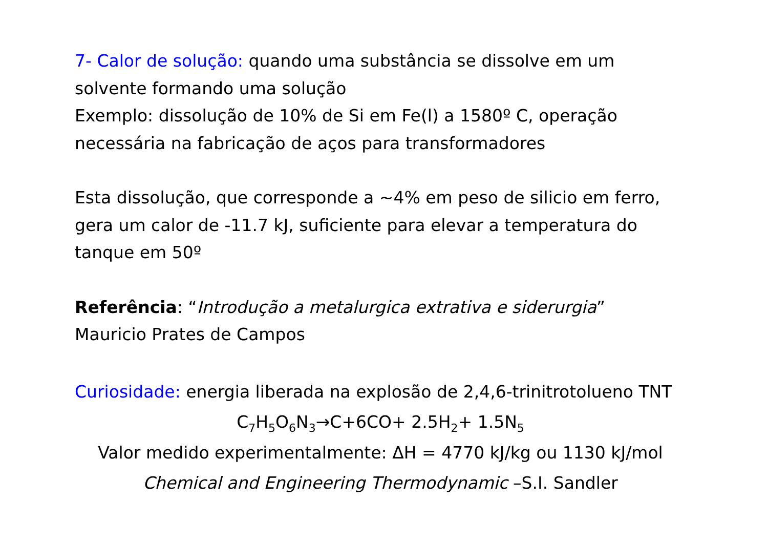7- Calor de solução: quando uma substância se dissolve em um solvente formando uma solução
Exemplo: dissolução de 10% de Si em Fe(l) a 1580º C, operação necessária na fabricação de aços para transformadores
Esta dissolução, que corresponde a ~4% em peso de silicio em ferro, gera um calor de -11.7 kJ, suficiente para elevar a temperatura do tanque em 50º
Referência: “Introdução a metalurgica extrativa e siderurgia”
Mauricio Prates de Campos
Curiosidade: energia liberada na explosão de 2,4,6-trinitrotolueno TNT
C<sub>7</sub>H<sub>5</sub>O<sub>6</sub>N<sub>3</sub>→C+6CO+ 2.5H<sub>2</sub>+ 1.5N<sub>5</sub>
Valor medido experimentalmente: ΔH = 4770 kJ/kg ou 1130 kJ/mol
Chemical and Engineering Thermodynamic –S.I. Sandler